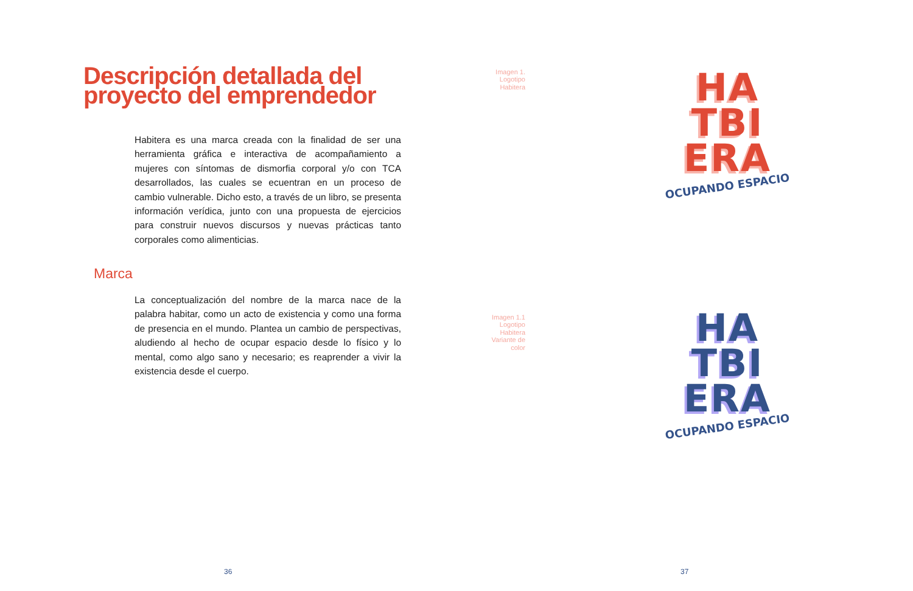Descripción detallada del
proyecto del emprendedor
Habitera es una marca creada con la finalidad de ser una herramienta gráfica e interactiva de acompañamiento a mujeres con síntomas de dismorfia corporal y/o con TCA desarrollados, las cuales se ecuentran en un proceso de cambio vulnerable. Dicho esto, a través de un libro, se presenta información verídica, junto con una propuesta de ejercicios para construir nuevos discursos y nuevas prácticas tanto corporales como alimenticias.
Marca
La conceptualización del nombre de la marca nace de la palabra habitar, como un acto de existencia y como una forma de presencia en el mundo. Plantea un cambio de perspectivas, aludiendo al hecho de ocupar espacio desde lo físico y lo mental, como algo sano y necesario; es reaprender a vivir la existencia desde el cuerpo.
36
Imagen 1.
Logotipo
Habitera
HA
TBI
ERA
OCUPANDO ESPACIO
Imagen 1.1
Logotipo
Habitera
Variante de
color
HA
TBI
ERA
OCUPANDO ESPACIO
37